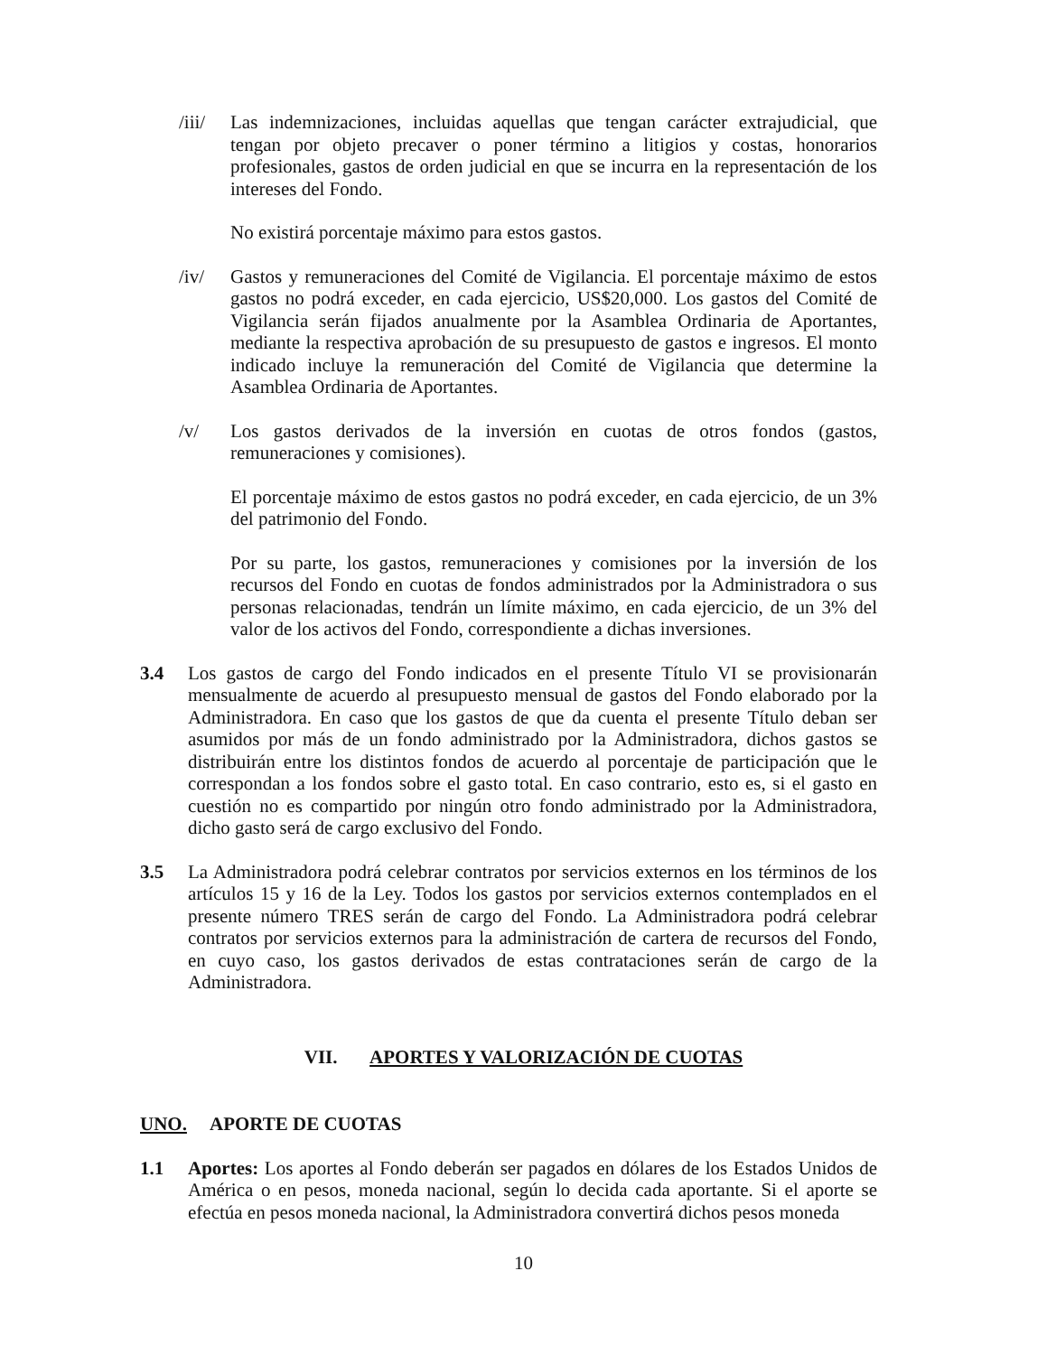/iii/
Las indemnizaciones, incluidas aquellas que tengan carácter extrajudicial, que tengan por objeto precaver o poner término a litigios y costas, honorarios profesionales, gastos de orden judicial en que se incurra en la representación de los intereses del Fondo.
No existirá porcentaje máximo para estos gastos.
/iv/ Gastos y remuneraciones del Comité de Vigilancia. El porcentaje máximo de estos gastos no podrá exceder, en cada ejercicio, US$20,000. Los gastos del Comité de Vigilancia serán fijados anualmente por la Asamblea Ordinaria de Aportantes, mediante la respectiva aprobación de su presupuesto de gastos e ingresos. El monto indicado incluye la remuneración del Comité de Vigilancia que determine la Asamblea Ordinaria de Aportantes.
/v/ Los gastos derivados de la inversión en cuotas de otros fondos (gastos, remuneraciones y comisiones).
El porcentaje máximo de estos gastos no podrá exceder, en cada ejercicio, de un 3% del patrimonio del Fondo.
Por su parte, los gastos, remuneraciones y comisiones por la inversión de los recursos del Fondo en cuotas de fondos administrados por la Administradora o sus personas relacionadas, tendrán un límite máximo, en cada ejercicio, de un 3% del valor de los activos del Fondo, correspondiente a dichas inversiones.
3.4 Los gastos de cargo del Fondo indicados en el presente Título VI se provisionarán mensualmente de acuerdo al presupuesto mensual de gastos del Fondo elaborado por la Administradora. En caso que los gastos de que da cuenta el presente Título deban ser asumidos por más de un fondo administrado por la Administradora, dichos gastos se distribuirán entre los distintos fondos de acuerdo al porcentaje de participación que le correspondan a los fondos sobre el gasto total. En caso contrario, esto es, si el gasto en cuestión no es compartido por ningún otro fondo administrado por la Administradora, dicho gasto será de cargo exclusivo del Fondo.
3.5 La Administradora podrá celebrar contratos por servicios externos en los términos de los artículos 15 y 16 de la Ley. Todos los gastos por servicios externos contemplados en el presente número TRES serán de cargo del Fondo. La Administradora podrá celebrar contratos por servicios externos para la administración de cartera de recursos del Fondo, en cuyo caso, los gastos derivados de estas contrataciones serán de cargo de la Administradora.
VII. APORTES Y VALORIZACIÓN DE CUOTAS
UNO. APORTE DE CUOTAS
1.1 Aportes: Los aportes al Fondo deberán ser pagados en dólares de los Estados Unidos de América o en pesos, moneda nacional, según lo decida cada aportante. Si el aporte se efectúa en pesos moneda nacional, la Administradora convertirá dichos pesos moneda
10